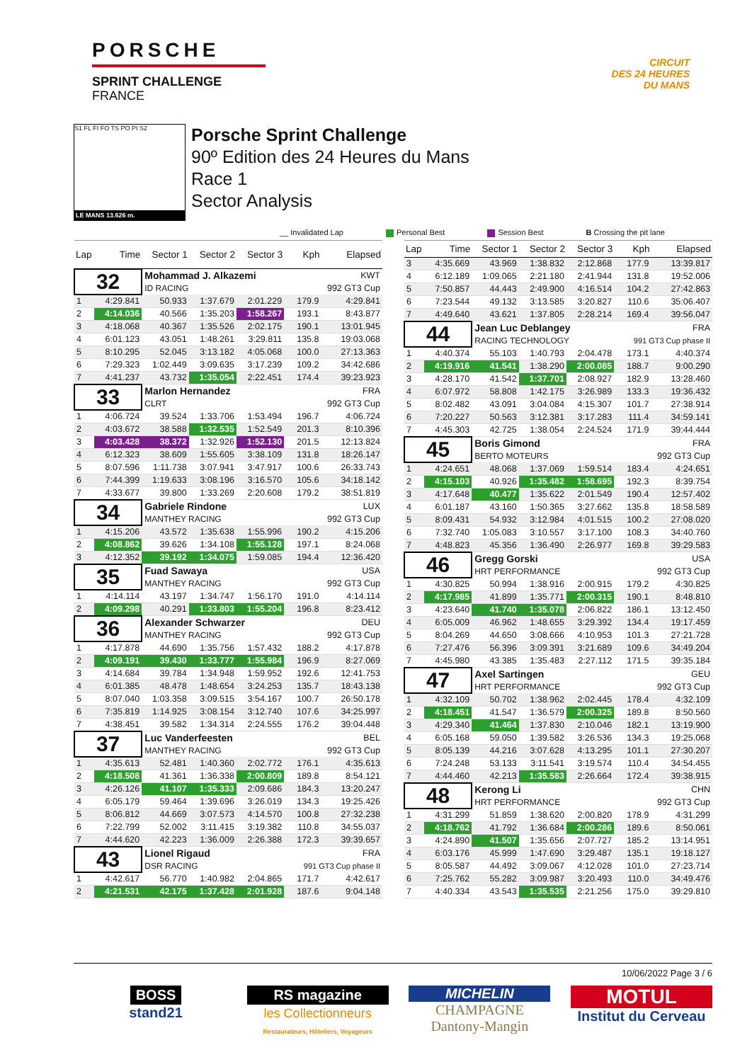PORSCHE
SPRINT CHALLENGE
FRANCE
CIRCUIT
DES 24 HEURES
DU MANS
S1 FL FI FO TS PO PI S2
LE MANS 13.626 m.
Porsche Sprint Challenge
90º Edition des 24 Heures du Mans
Race 1
Sector Analysis
__ Invalidated Lap Personal Best Session Best B Crossing the pit lane
| Lap | Time | Sector 1 | Sector 2 | Sector 3 | Kph | Elapsed |
| --- | --- | --- | --- | --- | --- | --- |
| 32 | | Mohammad J. Alkazemi | | | | KWT |
| | | ID RACING | | | 992 GT3 Cup | |
| 1 | 4:29.841 | 50.933 | 1:37.679 | 2:01.229 | 179.9 | 4:29.841 |
| 2 | 4:14.036 | 40.566 | 1:35.203 | 1:58.267 | 193.1 | 8:43.877 |
| 3 | 4:18.068 | 40.367 | 1:35.526 | 2:02.175 | 190.1 | 13:01.945 |
| 4 | 6:01.123 | 43.051 | 1:48.261 | 3:29.811 | 135.8 | 19:03.068 |
| 5 | 8:10.295 | 52.045 | 3:13.182 | 4:05.068 | 100.0 | 27:13.363 |
| 6 | 7:29.323 | 1:02.449 | 3:09.635 | 3:17.239 | 109.2 | 34:42.686 |
| 7 | 4:41.237 | 43.732 | 1:35.054 | 2:22.451 | 174.4 | 39:23.923 |
| 33 | | Marlon Hernandez | | | | FRA |
| | | CLRT | | | 992 GT3 Cup | |
| 1 | 4:06.724 | 39.524 | 1:33.706 | 1:53.494 | 196.7 | 4:06.724 |
| 2 | 4:03.672 | 38.588 | 1:32.535 | 1:52.549 | 201.3 | 8:10.396 |
| 3 | 4:03.428 | 38.372 | 1:32.926 | 1:52.130 | 201.5 | 12:13.824 |
| 4 | 6:12.323 | 38.609 | 1:55.605 | 3:38.109 | 131.8 | 18:26.147 |
| 5 | 8:07.596 | 1:11.738 | 3:07.941 | 3:47.917 | 100.6 | 26:33.743 |
| 6 | 7:44.399 | 1:19.633 | 3:08.196 | 3:16.570 | 105.6 | 34:18.142 |
| 7 | 4:33.677 | 39.800 | 1:33.269 | 2:20.608 | 179.2 | 38:51.819 |
| 34 | | Gabriele Rindone | | | | LUX |
| | | MANTHEY RACING | | | 992 GT3 Cup | |
| 1 | 4:15.206 | 43.572 | 1:35.638 | 1:55.996 | 190.2 | 4:15.206 |
| 2 | 4:08.862 | 39.626 | 1:34.108 | 1:55.128 | 197.1 | 8:24.068 |
| 3 | 4:12.352 | 39.192 | 1:34.075 | 1:59.085 | 194.4 | 12:36.420 |
| 35 | | Fuad Sawaya | | | | USA |
| | | MANTHEY RACING | | | 992 GT3 Cup | |
| 1 | 4:14.114 | 43.197 | 1:34.747 | 1:56.170 | 191.0 | 4:14.114 |
| 2 | 4:09.298 | 40.291 | 1:33.803 | 1:55.204 | 196.8 | 8:23.412 |
| 36 | | Alexander Schwarzer | | | | DEU |
| | | MANTHEY RACING | | | 992 GT3 Cup | |
| 1 | 4:17.878 | 44.690 | 1:35.756 | 1:57.432 | 188.2 | 4:17.878 |
| 2 | 4:09.191 | 39.430 | 1:33.777 | 1:55.984 | 196.9 | 8:27.069 |
| 3 | 4:14.684 | 39.784 | 1:34.948 | 1:59.952 | 192.6 | 12:41.753 |
| 4 | 6:01.385 | 48.478 | 1:48.654 | 3:24.253 | 135.7 | 18:43.138 |
| 5 | 8:07.040 | 1:03.358 | 3:09.515 | 3:54.167 | 100.7 | 26:50.178 |
| 6 | 7:35.819 | 1:14.925 | 3:08.154 | 3:12.740 | 107.6 | 34:25.997 |
| 7 | 4:38.451 | 39.582 | 1:34.314 | 2:24.555 | 176.2 | 39:04.448 |
| 37 | | Luc Vanderfeesten | | | | BEL |
| | | MANTHEY RACING | | | 992 GT3 Cup | |
| 1 | 4:35.613 | 52.481 | 1:40.360 | 2:02.772 | 176.1 | 4:35.613 |
| 2 | 4:18.508 | 41.361 | 1:36.338 | 2:00.809 | 189.8 | 8:54.121 |
| 3 | 4:26.126 | 41.107 | 1:35.333 | 2:09.686 | 184.3 | 13:20.247 |
| 4 | 6:05.179 | 59.464 | 1:39.696 | 3:26.019 | 134.3 | 19:25.426 |
| 5 | 8:06.812 | 44.669 | 3:07.573 | 4:14.570 | 100.8 | 27:32.238 |
| 6 | 7:22.799 | 52.002 | 3:11.415 | 3:19.382 | 110.8 | 34:55.037 |
| 7 | 4:44.620 | 42.223 | 1:36.009 | 2:26.388 | 172.3 | 39:39.657 |
| 43 | | Lionel Rigaud | | | | FRA |
| | | DSR RACING | | | 991 GT3 Cup phase II | |
| 1 | 4:42.617 | 56.770 | 1:40.982 | 2:04.865 | 171.7 | 4:42.617 |
| 2 | 4:21.531 | 42.175 | 1:37.428 | 2:01.928 | 187.6 | 9:04.148 |
| Lap | Time | Sector 1 | Sector 2 | Sector 3 | Kph | Elapsed |
| --- | --- | --- | --- | --- | --- | --- |
| 3 | 4:35.669 | 43.969 | 1:38.832 | 2:12.868 | 177.9 | 13:39.817 |
| 4 | 6:12.189 | 1:09.065 | 2:21.180 | 2:41.944 | 131.8 | 19:52.006 |
| 5 | 7:50.857 | 44.443 | 2:49.900 | 4:16.514 | 104.2 | 27:42.863 |
| 6 | 7:23.544 | 49.132 | 3:13.585 | 3:20.827 | 110.6 | 35:06.407 |
| 7 | 4:49.640 | 43.621 | 1:37.805 | 2:28.214 | 169.4 | 39:56.047 |
| 44 | | Jean Luc Deblangey | | | | FRA |
| | | RACING TECHNOLOGY | | | 991 GT3 Cup phase II | |
| 1 | 4:40.374 | 55.103 | 1:40.793 | 2:04.478 | 173.1 | 4:40.374 |
| 2 | 4:19.916 | 41.541 | 1:38.290 | 2:00.085 | 188.7 | 9:00.290 |
| 3 | 4:28.170 | 41.542 | 1:37.701 | 2:08.927 | 182.9 | 13:28.460 |
| 4 | 6:07.972 | 58.808 | 1:42.175 | 3:26.989 | 133.3 | 19:36.432 |
| 5 | 8:02.482 | 43.091 | 3:04.084 | 4:15.307 | 101.7 | 27:38.914 |
| 6 | 7:20.227 | 50.563 | 3:12.381 | 3:17.283 | 111.4 | 34:59.141 |
| 7 | 4:45.303 | 42.725 | 1:38.054 | 2:24.524 | 171.9 | 39:44.444 |
| 45 | | Boris Gimond | | | | FRA |
| | | BERTO MOTEURS | | | 992 GT3 Cup | |
| 1 | 4:24.651 | 48.068 | 1:37.069 | 1:59.514 | 183.4 | 4:24.651 |
| 2 | 4:15.103 | 40.926 | 1:35.482 | 1:58.695 | 192.3 | 8:39.754 |
| 3 | 4:17.648 | 40.477 | 1:35.622 | 2:01.549 | 190.4 | 12:57.402 |
| 4 | 6:01.187 | 43.160 | 1:50.365 | 3:27.662 | 135.8 | 18:58.589 |
| 5 | 8:09.431 | 54.932 | 3:12.984 | 4:01.515 | 100.2 | 27:08.020 |
| 6 | 7:32.740 | 1:05.083 | 3:10.557 | 3:17.100 | 108.3 | 34:40.760 |
| 7 | 4:48.823 | 45.356 | 1:36.490 | 2:26.977 | 169.8 | 39:29.583 |
| 46 | | Gregg Gorski | | | | USA |
| | | HRT PERFORMANCE | | | 992 GT3 Cup | |
| 1 | 4:30.825 | 50.994 | 1:38.916 | 2:00.915 | 179.2 | 4:30.825 |
| 2 | 4:17.985 | 41.899 | 1:35.771 | 2:00.315 | 190.1 | 8:48.810 |
| 3 | 4:23.640 | 41.740 | 1:35.078 | 2:06.822 | 186.1 | 13:12.450 |
| 4 | 6:05.009 | 46.962 | 1:48.655 | 3:29.392 | 134.4 | 19:17.459 |
| 5 | 8:04.269 | 44.650 | 3:08.666 | 4:10.953 | 101.3 | 27:21.728 |
| 6 | 7:27.476 | 56.396 | 3:09.391 | 3:21.689 | 109.6 | 34:49.204 |
| 7 | 4:45.980 | 43.385 | 1:35.483 | 2:27.112 | 171.5 | 39:35.184 |
| 47 | | Axel Sartingen | | | | GEU |
| | | HRT PERFORMANCE | | | 992 GT3 Cup | |
| 1 | 4:32.109 | 50.702 | 1:38.962 | 2:02.445 | 178.4 | 4:32.109 |
| 2 | 4:18.451 | 41.547 | 1:36.579 | 2:00.325 | 189.8 | 8:50.560 |
| 3 | 4:29.340 | 41.464 | 1:37.830 | 2:10.046 | 182.1 | 13:19.900 |
| 4 | 6:05.168 | 59.050 | 1:39.582 | 3:26.536 | 134.3 | 19:25.068 |
| 5 | 8:05.139 | 44.216 | 3:07.628 | 4:13.295 | 101.1 | 27:30.207 |
| 6 | 7:24.248 | 53.133 | 3:11.541 | 3:19.574 | 110.4 | 34:54.455 |
| 7 | 4:44.460 | 42.213 | 1:35.583 | 2:26.664 | 172.4 | 39:38.915 |
| 48 | | Kerong Li | | | | CHN |
| | | HRT PERFORMANCE | | | 992 GT3 Cup | |
| 1 | 4:31.299 | 51.859 | 1:38.620 | 2:00.820 | 178.9 | 4:31.299 |
| 2 | 4:18.762 | 41.792 | 1:36.684 | 2:00.286 | 189.6 | 8:50.061 |
| 3 | 4:24.890 | 41.507 | 1:35.656 | 2:07.727 | 185.2 | 13:14.951 |
| 4 | 6:03.176 | 45.999 | 1:47.690 | 3:29.487 | 135.1 | 19:18.127 |
| 5 | 8:05.587 | 44.492 | 3:09.067 | 4:12.028 | 101.0 | 27:23.714 |
| 6 | 7:25.762 | 55.282 | 3:09.987 | 3:20.493 | 110.0 | 34:49.476 |
| 7 | 4:40.334 | 43.543 | 1:35.535 | 2:21.256 | 175.0 | 39:29.810 |
10/06/2022 Page 3 / 6
BOSS
stand21
RS magazine
les Collectionneurs
Restaurateurs, Hôteliers, Voyageurs
MICHELIN
CHAMPAGNE
Dantony-Mangin
MOTUL
Institut du Cerveau